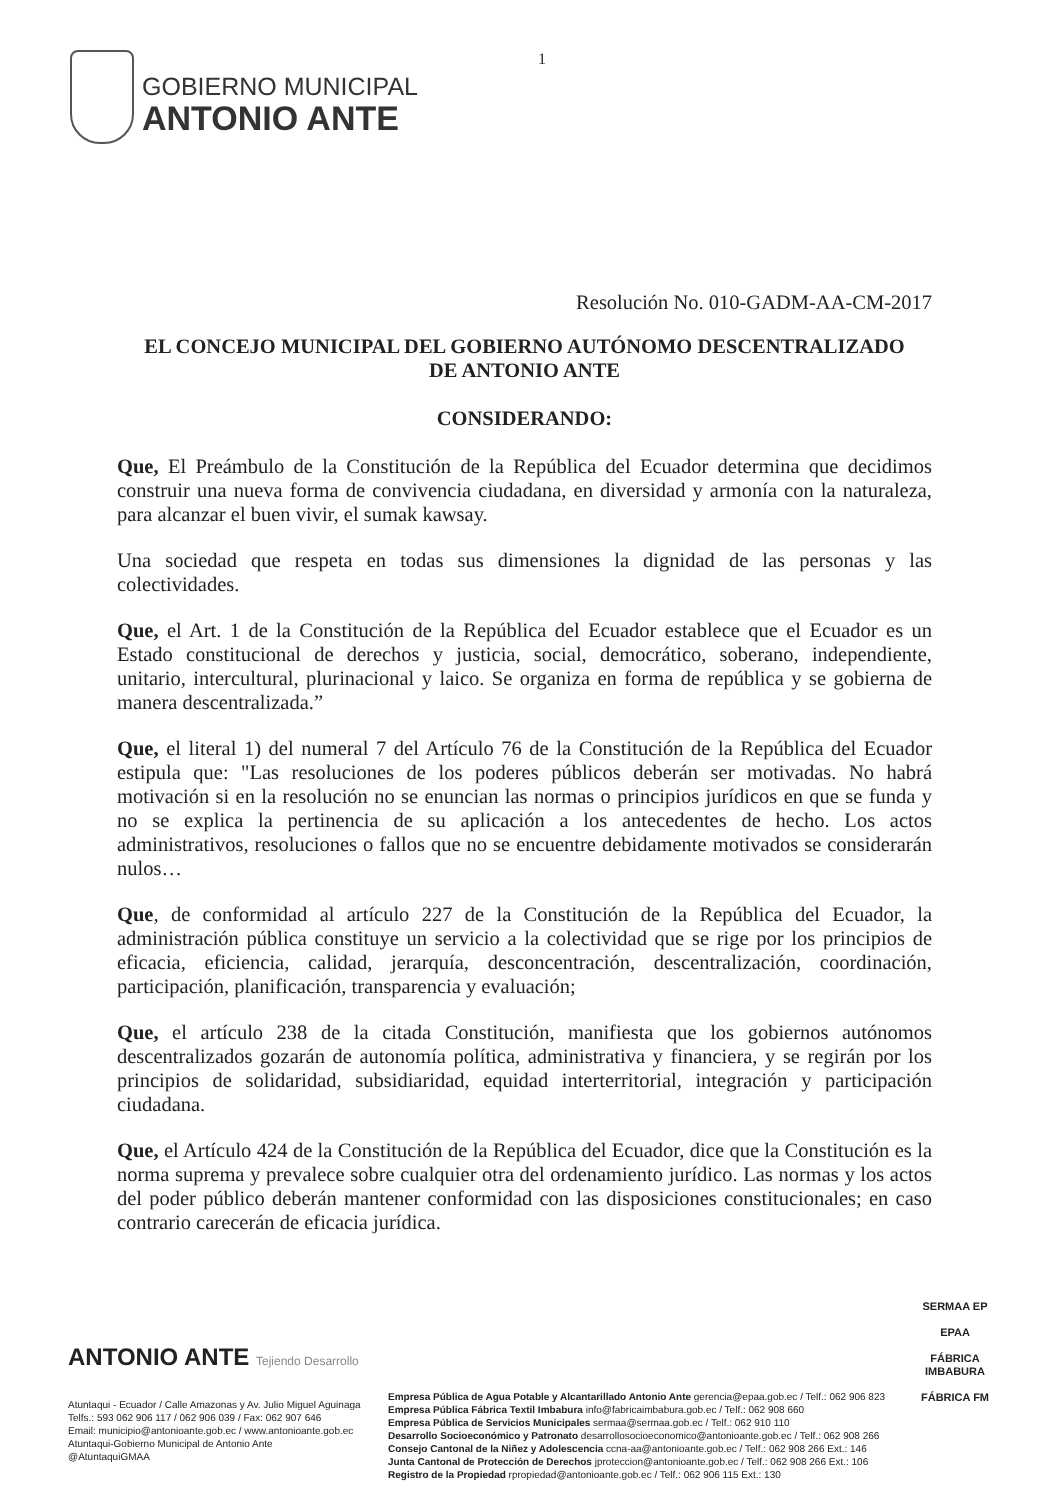GOBIERNO MUNICIPAL
ANTONIO ANTE
1
Resolución No. 010-GADM-AA-CM-2017
EL CONCEJO MUNICIPAL DEL GOBIERNO AUTÓNOMO DESCENTRALIZADO
DE ANTONIO ANTE
CONSIDERANDO:
Que, El Preámbulo de la Constitución de la República del Ecuador determina que decidimos construir una nueva forma de convivencia ciudadana, en diversidad y armonía con la naturaleza, para alcanzar el buen vivir, el sumak kawsay.
Una sociedad que respeta en todas sus dimensiones la dignidad de las personas y las colectividades.
Que, el Art. 1 de la Constitución de la República del Ecuador establece que el Ecuador es un Estado constitucional de derechos y justicia, social, democrático, soberano, independiente, unitario, intercultural, plurinacional y laico. Se organiza en forma de república y se gobierna de manera descentralizada.”
Que, el literal 1) del numeral 7 del Artículo 76 de la Constitución de la República del Ecuador estipula que: "Las resoluciones de los poderes públicos deberán ser motivadas. No habrá motivación si en la resolución no se enuncian las normas o principios jurídicos en que se funda y no se explica la pertinencia de su aplicación a los antecedentes de hecho. Los actos administrativos, resoluciones o fallos que no se encuentre debidamente motivados se considerarán nulos…
Que, de conformidad al artículo 227 de la Constitución de la República del Ecuador, la administración pública constituye un servicio a la colectividad que se rige por los principios de eficacia, eficiencia, calidad, jerarquía, desconcentración, descentralización, coordinación, participación, planificación, transparencia y evaluación;
Que, el artículo 238 de la citada Constitución, manifiesta que los gobiernos autónomos descentralizados gozarán de autonomía política, administrativa y financiera, y se regirán por los principios de solidaridad, subsidiaridad, equidad interterritorial, integración y participación ciudadana.
Que, el Artículo 424 de la Constitución de la República del Ecuador, dice que la Constitución es la norma suprema y prevalece sobre cualquier otra del ordenamiento jurídico. Las normas y los actos del poder público deberán mantener conformidad con las disposiciones constitucionales; en caso contrario carecerán de eficacia jurídica.
ANTONIO ANTE Tejiendo Desarrollo
Atuntaqui - Ecuador / Calle Amazonas y Av. Julio Miguel Aguinaga
Telfs.: 593 062 906 117 / 062 906 039 / Fax: 062 907 646
Email: municipio@antonioante.gob.ec / www.antonioante.gob.ec
Atuntaqui-Gobierno Municipal de Antonio Ante
@AtuntaquiGMAA
Empresa Pública de Agua Potable y Alcantarillado Antonio Ante gerencia@epaa.gob.ec / Telf.: 062 906 823
Empresa Pública Fábrica Textil Imbabura info@fabricaimbabura.gob.ec / Telf.: 062 908 660
Empresa Pública de Servicios Municipales sermaa@sermaa.gob.ec / Telf.: 062 910 110
Desarrollo Socioeconómico y Patronato desarrollosocioeconomico@antonioante.gob.ec / Telf.: 062 908 266
Consejo Cantonal de la Niñez y Adolescencia ccna-aa@antonioante.gob.ec / Telf.: 062 908 266 Ext.: 146
Junta Cantonal de Protección de Derechos jproteccion@antonioante.gob.ec / Telf.: 062 908 266 Ext.: 106
Registro de la Propiedad rpropiedad@antonioante.gob.ec / Telf.: 062 906 115 Ext.: 130
SERMAA EP
EPAA
FÁBRICA IMBABURA
FÁBRICA FM